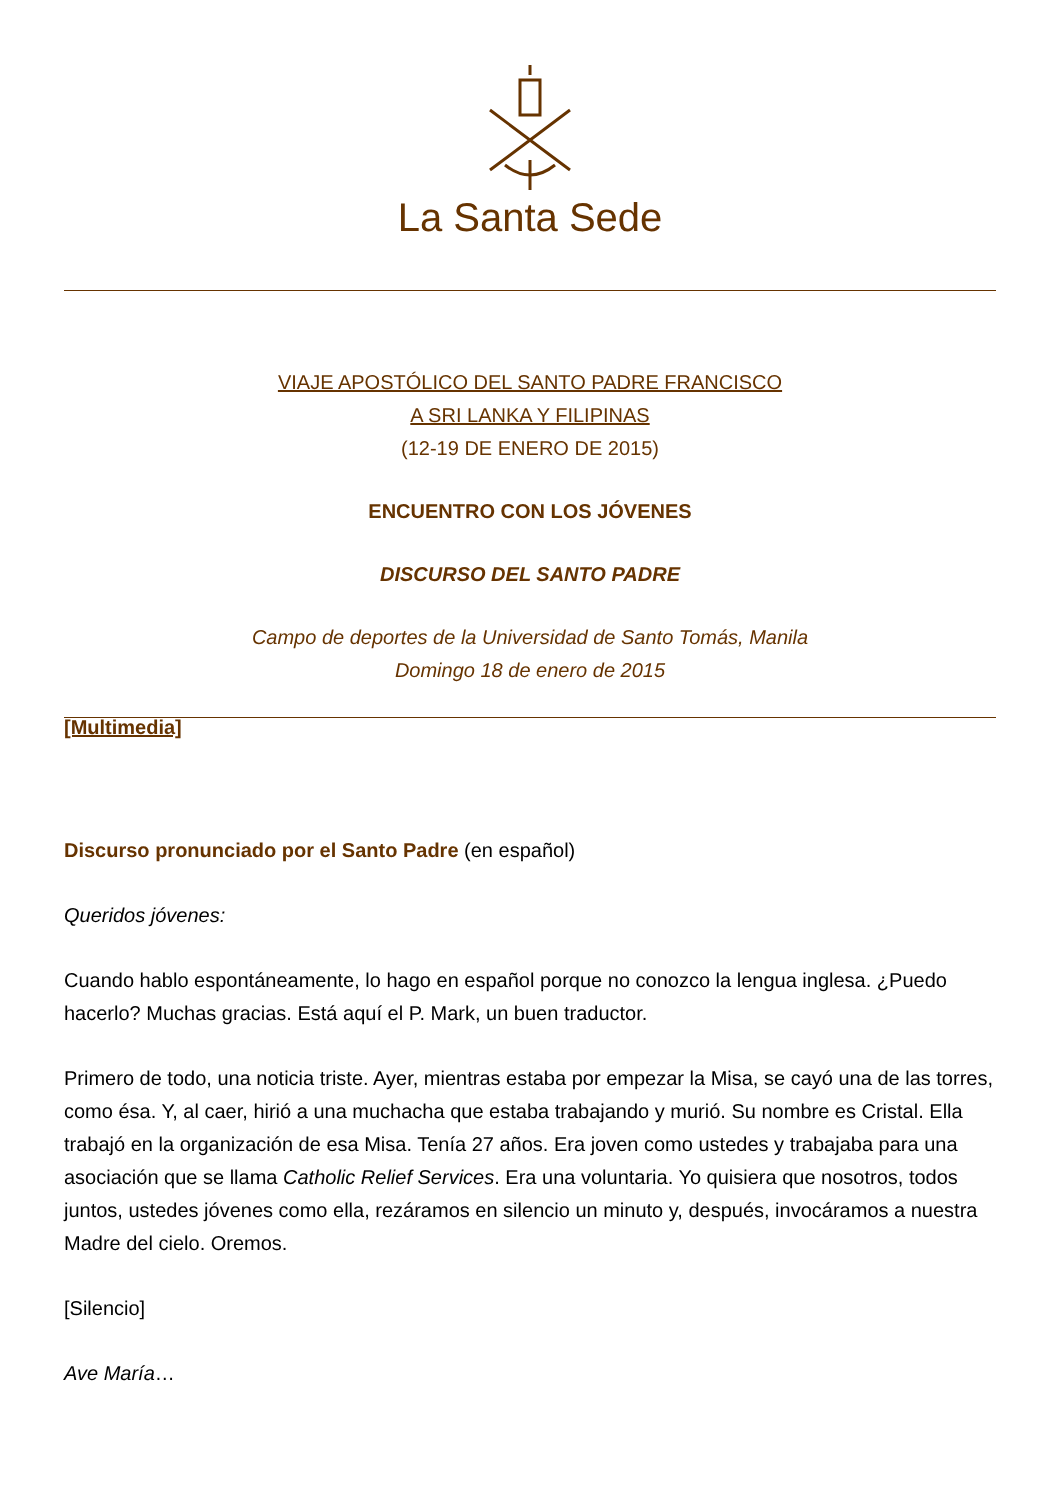La Santa Sede
VIAJE APOSTÓLICO DEL SANTO PADRE FRANCISCO
A SRI LANKA Y FILIPINAS
(12-19 DE ENERO DE 2015)
ENCUENTRO CON LOS JÓVENES
DISCURSO DEL SANTO PADRE
Campo de deportes de la Universidad de Santo Tomás, Manila
Domingo 18 de enero de 2015
[Multimedia]
Discurso pronunciado por el Santo Padre (en español)
Queridos jóvenes:
Cuando hablo espontáneamente, lo hago en español porque no conozco la lengua inglesa. ¿Puedo hacerlo? Muchas gracias. Está aquí el P. Mark, un buen traductor.
Primero de todo, una noticia triste. Ayer, mientras estaba por empezar la Misa, se cayó una de las torres, como ésa. Y, al caer, hirió a una muchacha que estaba trabajando y murió. Su nombre es Cristal. Ella trabajó en la organización de esa Misa. Tenía 27 años. Era joven como ustedes y trabajaba para una asociación que se llama Catholic Relief Services. Era una voluntaria. Yo quisiera que nosotros, todos juntos, ustedes jóvenes como ella, rezáramos en silencio un minuto y, después, invocáramos a nuestra Madre del cielo. Oremos.
[Silencio]
Ave María…